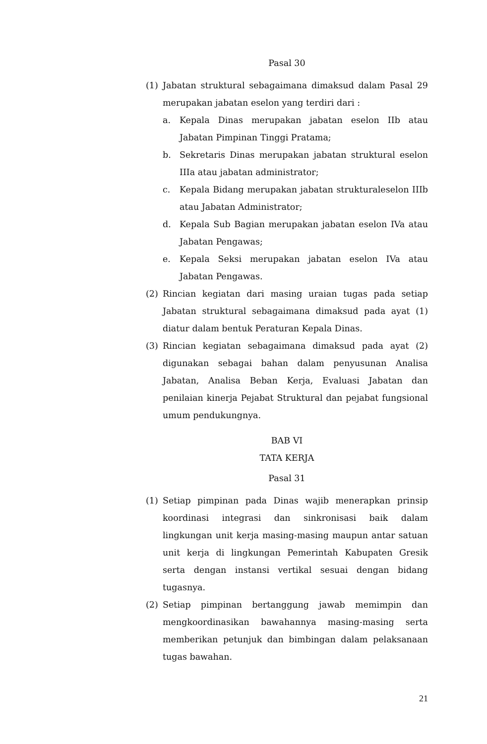Pasal 30
(1) Jabatan struktural sebagaimana dimaksud dalam Pasal 29 merupakan jabatan eselon yang terdiri dari :
a. Kepala Dinas merupakan jabatan eselon IIb atau Jabatan Pimpinan Tinggi Pratama;
b. Sekretaris Dinas merupakan jabatan struktural eselon IIIa atau jabatan administrator;
c. Kepala Bidang merupakan jabatan strukturaleselon IIIb atau Jabatan Administrator;
d. Kepala Sub Bagian merupakan jabatan eselon IVa atau Jabatan Pengawas;
e. Kepala Seksi merupakan jabatan eselon IVa atau Jabatan Pengawas.
(2) Rincian kegiatan dari masing uraian tugas pada setiap Jabatan struktural sebagaimana dimaksud pada ayat (1) diatur dalam bentuk Peraturan Kepala Dinas.
(3) Rincian kegiatan sebagaimana dimaksud pada ayat (2) digunakan sebagai bahan dalam penyusunan Analisa Jabatan, Analisa Beban Kerja, Evaluasi Jabatan dan penilaian kinerja Pejabat Struktural dan pejabat fungsional umum pendukungnya.
BAB VI
TATA KERJA
Pasal 31
(1) Setiap pimpinan pada Dinas wajib menerapkan prinsip koordinasi integrasi dan sinkronisasi baik dalam lingkungan unit kerja masing-masing maupun antar satuan unit kerja di lingkungan Pemerintah Kabupaten Gresik serta dengan instansi vertikal sesuai dengan bidang tugasnya.
(2) Setiap pimpinan bertanggung jawab memimpin dan mengkoordinasikan bawahannya masing-masing serta memberikan petunjuk dan bimbingan dalam pelaksanaan tugas bawahan.
21